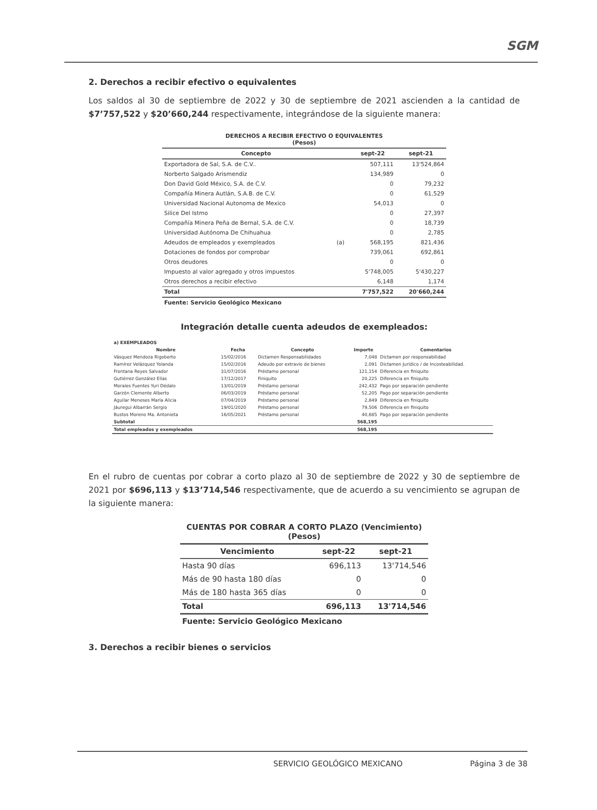SGM
2. Derechos a recibir efectivo o equivalentes
Los saldos al 30 de septiembre de 2022 y 30 de septiembre de 2021 ascienden a la cantidad de $7’757,522 y $20’660,244 respectivamente, integrándose de la siguiente manera:
| DERECHOS A RECIBIR EFECTIVO O EQUIVALENTES (Pesos) | | | |
| Concepto | | sept-22 | sept-21 |
| Exportadora de Sal, S.A. de C.V.. | | 507,111 | 13'524,864 |
| Norberto Salgado Arismendiz | | 134,989 | 0 |
| Don David Gold México, S.A. de C.V. | | 0 | 79,232 |
| Compañía Minera Autlán, S.A.B. de C.V. | | 0 | 61,529 |
| Universidad Nacional Autonoma de Mexico | | 54,013 | 0 |
| Silice Del Istmo | | 0 | 27,397 |
| Compañía Minera Peña de Bernal, S.A. de C.V. | | 0 | 18,739 |
| Universidad Autónoma De Chihuahua | | 0 | 2,785 |
| Adeudos de empleados y exempleados | (a) | 568,195 | 821,436 |
| Dotaciones de fondos por comprobar | | 739,061 | 692,861 |
| Otros deudores | | 0 | 0 |
| Impuesto al valor agregado y otros impuestos | | 5'748,005 | 5'430,227 |
| Otros derechos a recibir efectivo | | 6,148 | 1,174 |
| Total | | 7'757,522 | 20'660,244 |
| Fuente: Servicio Geológico Mexicano | | | |
Integración detalle cuenta adeudos de exempleados:
| a) EXEMPLEADOS | | | | |
| Nombre | Fecha | Concepto | Importe | Comentarios |
| Vásquez Mendoza Rigoberto | 15/02/2016 | Dictamen Responsabilidades | 7,048 | Dictamen por responsabilidad |
| Ramírez Velázquez Yolanda | 15/02/2016 | Adeudo por extravío de bienes | 2,091 | Dictamen Jurídico / de Incosteabilidad. |
| Frontana Reyes Salvador | 31/07/2016 | Préstamo personal | 121,154 | Diferencia en finiquito |
| Gutiérrez González Elías | 17/12/2017 | Finiquito | 20,225 | Diferencia en finiquito |
| Morales Fuentes Yuri Dédalo | 13/01/2019 | Préstamo personal | 242,432 | Pago por separación pendiente |
| Garzón Clemente Alberto | 06/03/2019 | Préstamo personal | 52,205 | Pago por separación pendiente |
| Aguilar Meneses María Alicia | 07/04/2019 | Préstamo personal | 2,849 | Diferencia en finiquito |
| Jáuregui Albarrán Sergio | 19/01/2020 | Préstamo personal | 79,506 | Diferencia en finiquito |
| Bustos Moreno Ma. Antonieta | 16/05/2021 | Préstamo personal | 40,685 | Pago por separación pendiente |
| Subtotal | | | 568,195 | |
| Total empleados y exempleados | | | 568,195 | |
En el rubro de cuentas por cobrar a corto plazo al 30 de septiembre de 2022 y 30 de septiembre de 2021 por $696,113 y $13’714,546 respectivamente, que de acuerdo a su vencimiento se agrupan de la siguiente manera:
| CUENTAS POR COBRAR A CORTO PLAZO (Vencimiento) (Pesos) | | |
| Vencimiento | sept-22 | sept-21 |
| Hasta 90 días | 696,113 | 13'714,546 |
| Más de 90 hasta 180 días | 0 | 0 |
| Más de 180 hasta 365 días | 0 | 0 |
| Total | 696,113 | 13'714,546 |
| Fuente: Servicio Geológico Mexicano | | |
3. Derechos a recibir bienes o servicios
SERVICIO GEOLÓGICO MEXICANO Página 3 de 38